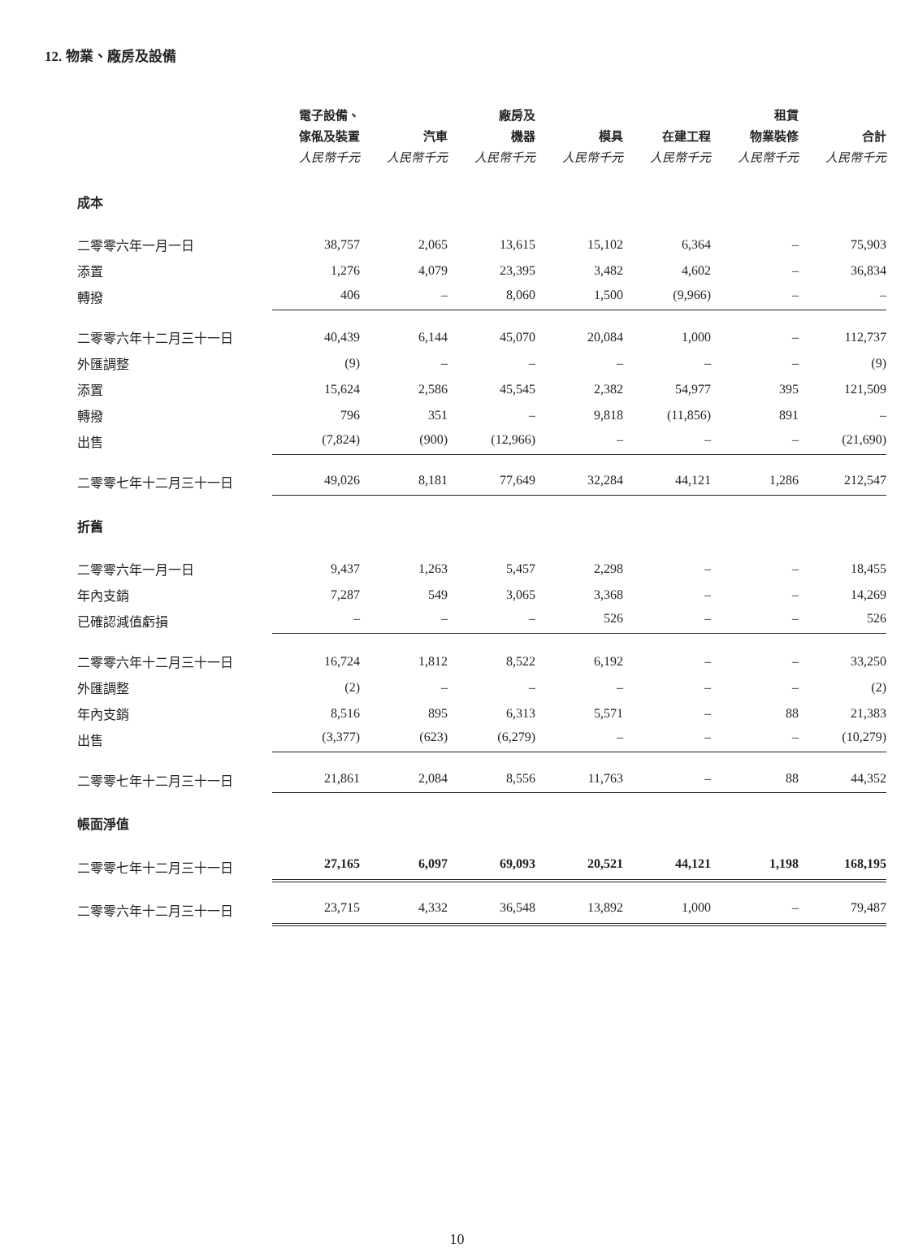12. 物業、廠房及設備
| | 電子設備、 傢俬及裝置 人民幣千元 | 汽車 人民幣千元 | 廠房及 機器 人民幣千元 | 模具 人民幣千元 | 在建工程 人民幣千元 | 租賃 物業裝修 人民幣千元 | 合計 人民幣千元 |
| --- | --- | --- | --- | --- | --- | --- | --- |
| 成本 | | | | | | | |
| 二零零六年一月一日 | 38,757 | 2,065 | 13,615 | 15,102 | 6,364 | – | 75,903 |
| 添置 | 1,276 | 4,079 | 23,395 | 3,482 | 4,602 | – | 36,834 |
| 轉撥 | 406 | – | 8,060 | 1,500 | (9,966) | – | – |
| 二零零六年十二月三十一日 | 40,439 | 6,144 | 45,070 | 20,084 | 1,000 | – | 112,737 |
| 外匯調整 | (9) | – | – | – | – | – | (9) |
| 添置 | 15,624 | 2,586 | 45,545 | 2,382 | 54,977 | 395 | 121,509 |
| 轉撥 | 796 | 351 | – | 9,818 | (11,856) | 891 | – |
| 出售 | (7,824) | (900) | (12,966) | – | – | – | (21,690) |
| 二零零七年十二月三十一日 | 49,026 | 8,181 | 77,649 | 32,284 | 44,121 | 1,286 | 212,547 |
| 折舊 | | | | | | | |
| 二零零六年一月一日 | 9,437 | 1,263 | 5,457 | 2,298 | – | – | 18,455 |
| 年內支銷 | 7,287 | 549 | 3,065 | 3,368 | – | – | 14,269 |
| 已確認減值虧損 | – | – | – | 526 | – | – | 526 |
| 二零零六年十二月三十一日 | 16,724 | 1,812 | 8,522 | 6,192 | – | – | 33,250 |
| 外匯調整 | (2) | – | – | – | – | – | (2) |
| 年內支銷 | 8,516 | 895 | 6,313 | 5,571 | – | 88 | 21,383 |
| 出售 | (3,377) | (623) | (6,279) | – | – | – | (10,279) |
| 二零零七年十二月三十一日 | 21,861 | 2,084 | 8,556 | 11,763 | – | 88 | 44,352 |
| 帳面淨值 | | | | | | | |
| 二零零七年十二月三十一日 | 27,165 | 6,097 | 69,093 | 20,521 | 44,121 | 1,198 | 168,195 |
| 二零零六年十二月三十一日 | 23,715 | 4,332 | 36,548 | 13,892 | 1,000 | – | 79,487 |
10